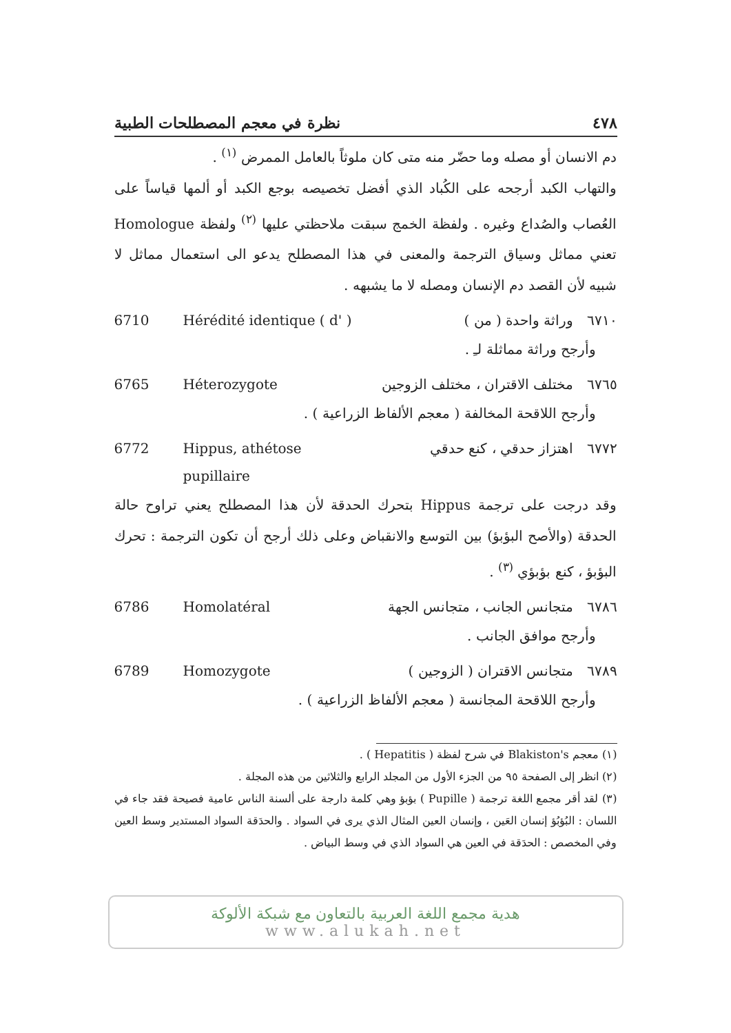٤٧٨ نظرة في معجم المصطلحات الطبية
دم الانسان أو مصله وما حضّر منه متى كان ملوثاً بالعامل الممرض <sup>(١)</sup> .
والتهاب الكبد أرجحه على الكُباد الذي أفضل تخصيصه بوجع الكبد أو ألمها قياساً على العُصاب والصُداع وغيره . ولفظة الخمج سبقت ملاحظتي عليها <sup>(٢)</sup> ولفظة Homologue تعني مماثل وسياق الترجمة والمعنى في هذا المصطلح يدعو الى استعمال مماثل لا شبيه لأن القصد دم الإنسان ومصله لا ما يشبهه .
6710 Hérédité identique ( d' ) ٦٧١٠ وراثة واحدة ( من )
وأرجح وراثة مماثلة لـِ .
6765 Héterozygote ٦٧٦٥ مختلف الاقتران ، مختلف الزوجين
وأرجح اللاقحة المخالفة ( معجم الألفاظ الزراعية ) .
6772 Hippus, athétose pupillaire ٦٧٧٢ اهتزاز حدقي ، كنع حدقي
وقد درجت على ترجمة Hippus بتحرك الحدقة لأن هذا المصطلح يعني تراوح حالة الحدقة (والأصح البؤبؤ) بين التوسع والانقباض وعلى ذلك أرجح أن تكون الترجمة : تحرك البؤبؤ ، كنع بؤبؤي <sup>(٣)</sup> .
6786 Homolatéral ٦٧٨٦ متجانس الجانب ، متجانس الجهة
وأرجح موافق الجانب .
6789 Homozygote ٦٧٨٩ متجانس الاقتران ( الزوجين )
وأرجح اللاقحة المجانسة ( معجم الألفاظ الزراعية ) .
(١) معجم Blakiston's في شرح لفظة ( Hepatitis ) .
(٢) انظر إلى الصفحة ٩٥ من الجزء الأول من المجلد الرابع والثلاثين من هذه المجلة .
(٣) لقد أقر مجمع اللغة ترجمة ( Pupille ) بؤبؤ وهي كلمة دارجة على ألسنة الناس عامية فصيحة فقد جاء في اللسان : البُؤبُؤ إنسان العَين ، وإنسان العين المثال الذي يرى في السواد . والحدَقة السواد المستدير وسط العين وفي المخصص : الحدَقة في العين هي السواد الذي في وسط البياض .
هدية مجمع اللغة العربية بالتعاون مع شبكة الألوكة
www.alukah.net